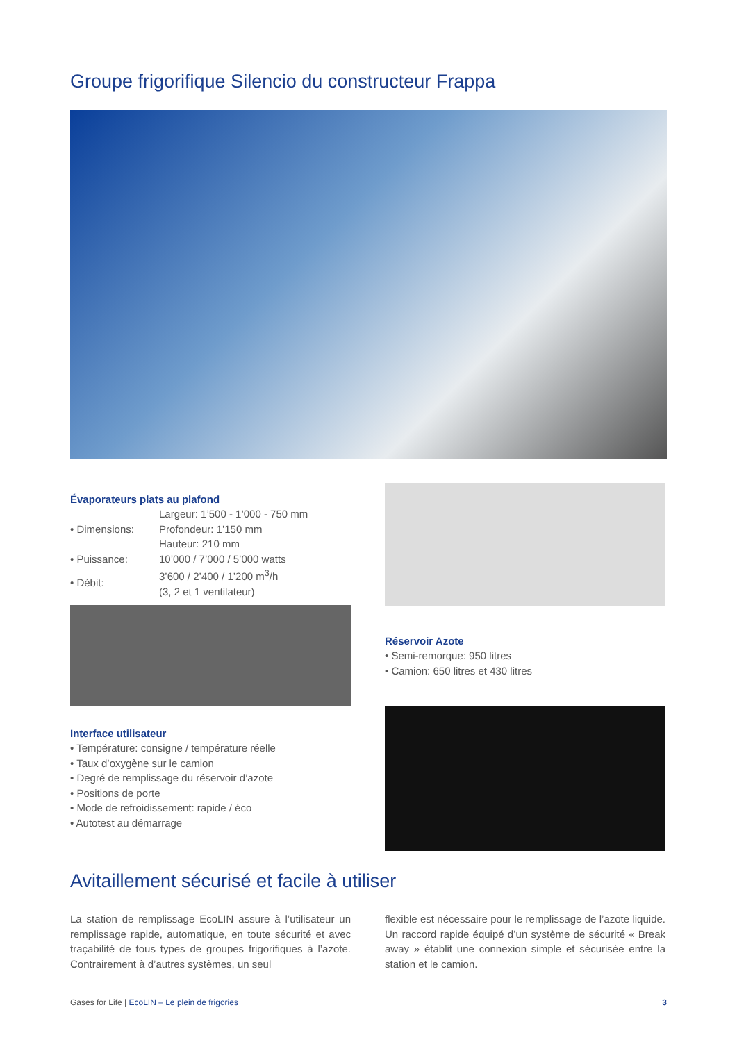Groupe frigorifique Silencio du constructeur Frappa
Évaporateurs plats au plafond
| • Dimensions: | Largeur: 1’500 - 1’000 - 750 mm Profondeur: 1’150 mm Hauteur: 210 mm |
| • Puissance: | 10’000 / 7’000 / 5’000 watts |
| • Débit: | 3’600 / 2’400 / 1’200 m<sup>3</sup>/h (3, 2 et 1 ventilateur) |
Interface utilisateur
• Température: consigne / température réelle
• Taux d’oxygène sur le camion
• Degré de remplissage du réservoir d’azote
• Positions de porte
• Mode de refroidissement: rapide / éco
• Autotest au démarrage
Réservoir Azote
• Semi-remorque: 950 litres
• Camion: 650 litres et 430 litres
Avitaillement sécurisé et facile à utiliser
La station de remplissage EcoLIN assure à l’utilisateur un remplissage rapide, automatique, en toute sécurité et avec traçabilité de tous types de groupes frigorifiques à l’azote. Contrairement à d’autres systèmes, un seul
flexible est nécessaire pour le remplissage de l’azote liquide. Un raccord rapide équipé d’un système de sécurité « Break away » établit une connexion simple et sécurisée entre la station et le camion.
Gases for Life | EcoLIN – Le plein de frigories 3